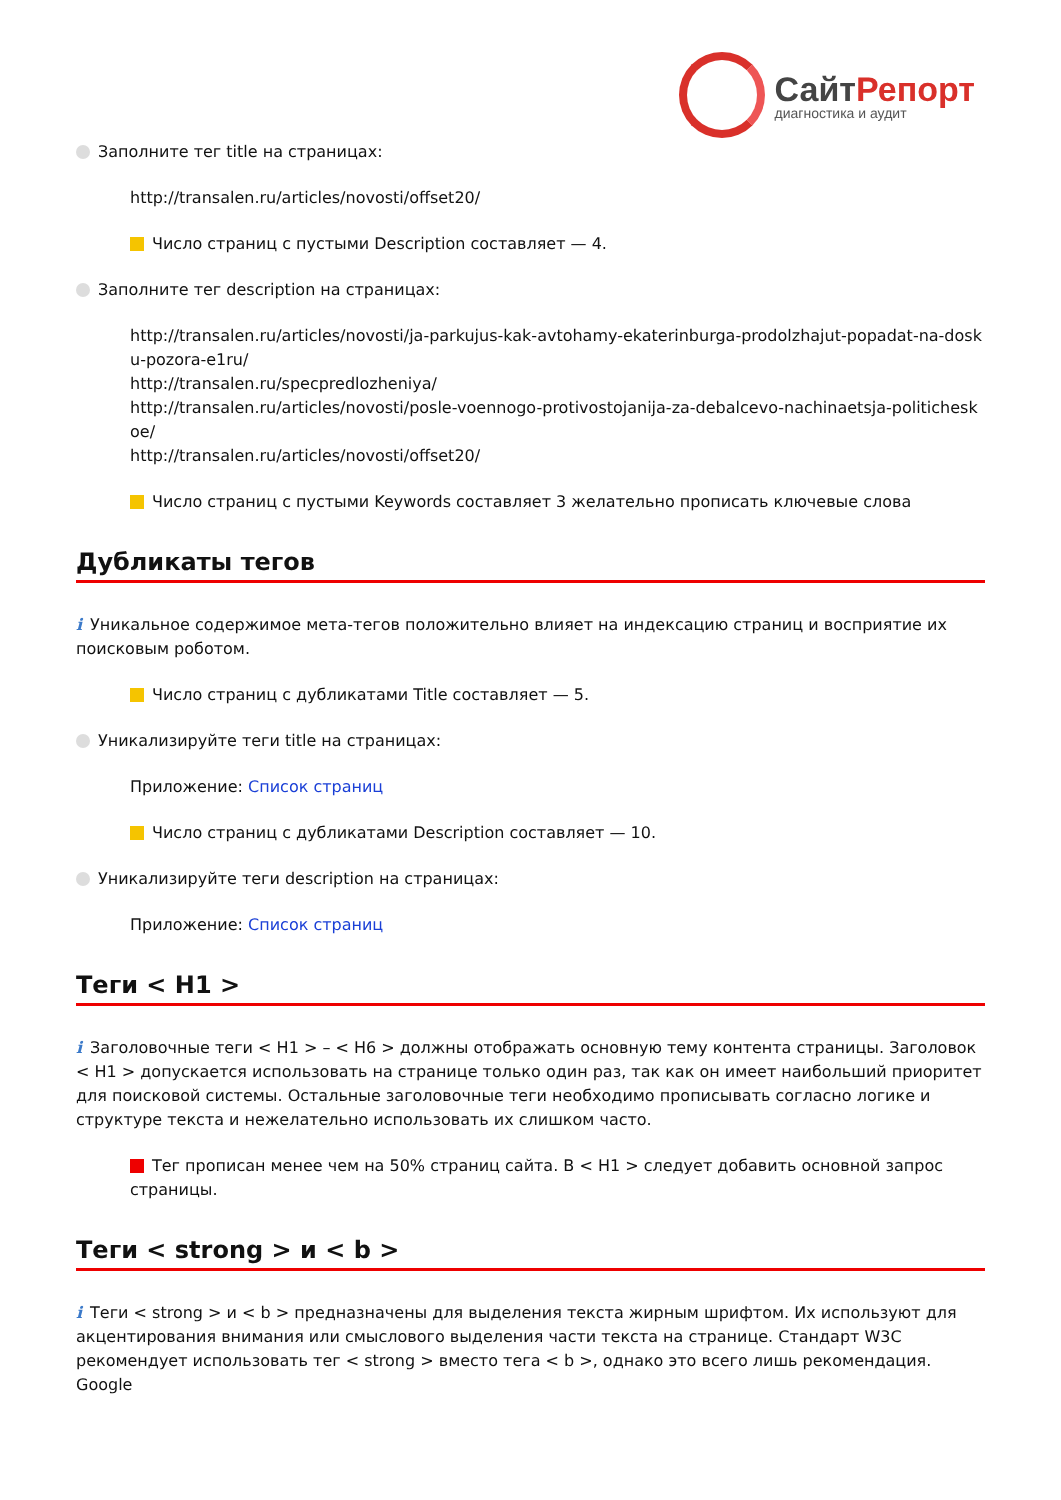СайтРепорт
диагностика и аудит
Заполните тег title на страницах:
http://transalen.ru/articles/novosti/offset20/
Число страниц с пустыми Description составляет — 4.
Заполните тег description на страницах:
http://transalen.ru/articles/novosti/ja-parkujus-kak-avtohamy-ekaterinburga-prodolzhajut-popadat-na-dosku-pozora-e1ru/
http://transalen.ru/specpredlozheniya/
http://transalen.ru/articles/novosti/posle-voennogo-protivostojanija-za-debalcevo-nachinaetsja-politicheskoe/
http://transalen.ru/articles/novosti/offset20/
Число страниц с пустыми Keywords составляет 3 желательно прописать ключевые слова
Дубликаты тегов
i Уникальное содержимое мета-тегов положительно влияет на индексацию страниц и восприятие их поисковым роботом.
Число страниц с дубликатами Title составляет — 5.
Уникализируйте теги title на страницах:
Приложение: Список страниц
Число страниц с дубликатами Description составляет — 10.
Уникализируйте теги description на страницах:
Приложение: Список страниц
Теги < H1 >
i Заголовочные теги < H1 > – < H6 > должны отображать основную тему контента страницы. Заголовок < H1 > допускается использовать на странице только один раз, так как он имеет наибольший приоритет для поисковой системы. Остальные заголовочные теги необходимо прописывать согласно логике и структуре текста и нежелательно использовать их слишком часто.
Тег прописан менее чем на 50% страниц сайта. В < H1 > следует добавить основной запрос страницы.
Теги < strong > и < b >
i Теги < strong > и < b > предназначены для выделения текста жирным шрифтом. Их используют для акцентирования внимания или смыслового выделения части текста на странице. Стандарт W3C рекомендует использовать тег < strong > вместо тега < b >, однако это всего лишь рекомендация. Google